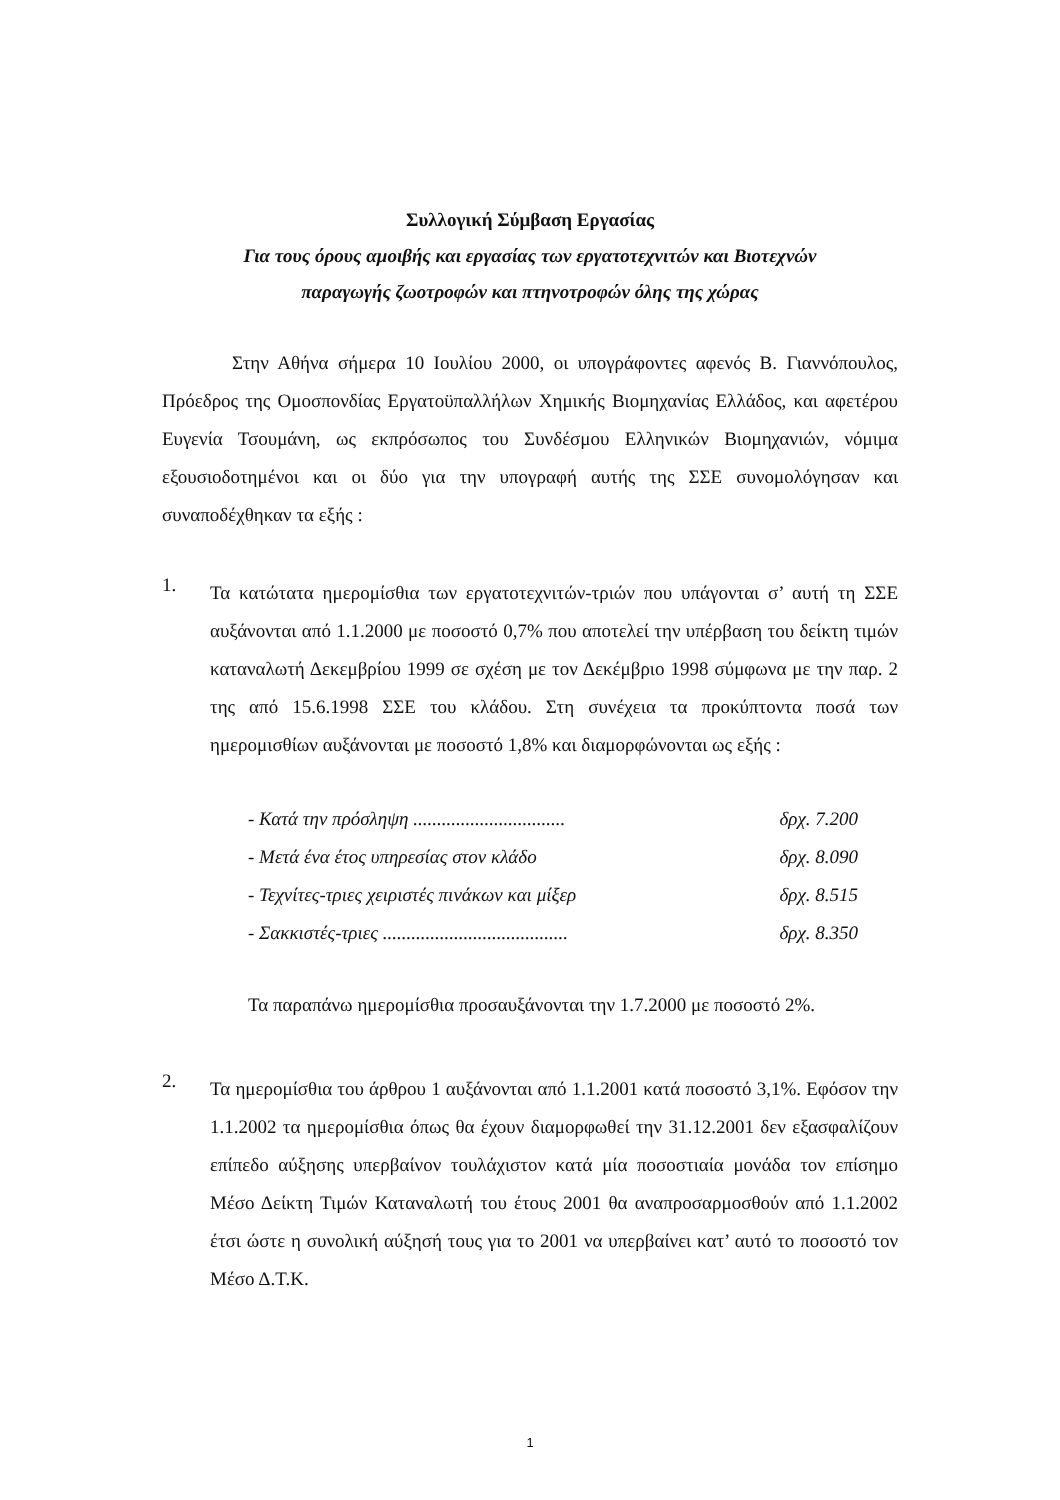Συλλογική Σύμβαση Εργασίας
Για τους όρους αμοιβής και εργασίας των εργατοτεχνιτών και Βιοτεχνών
παραγωγής ζωοτροφών και πτηνοτροφών όλης της χώρας
Στην Αθήνα σήμερα 10 Ιουλίου 2000, οι υπογράφοντες αφενός Β. Γιαννόπουλος, Πρόεδρος της Ομοσπονδίας Εργατοϋπαλλήλων Χημικής Βιομηχανίας Ελλάδος, και αφετέρου Ευγενία Τσουμάνη, ως εκπρόσωπος του Συνδέσμου Ελληνικών Βιομηχανιών, νόμιμα εξουσιοδοτημένοι και οι δύο για την υπογραφή αυτής της ΣΣΕ συνομολόγησαν και συναποδέχθηκαν τα εξής :
1.
Τα κατώτατα ημερομίσθια των εργατοτεχνιτών-τριών που υπάγονται σ’ αυτή τη ΣΣΕ αυξάνονται από 1.1.2000 με ποσοστό 0,7% που αποτελεί την υπέρβαση του δείκτη τιμών καταναλωτή Δεκεμβρίου 1999 σε σχέση με τον Δεκέμβριο 1998 σύμφωνα με την παρ. 2 της από 15.6.1998 ΣΣΕ του κλάδου. Στη συνέχεια τα προκύπτοντα ποσά των ημερομισθίων αυξάνονται με ποσοστό 1,8% και διαμορφώνονται ως εξής :
- Κατά την πρόσληψη ................................ δρχ. 7.200
- Μετά ένα έτος υπηρεσίας στον κλάδο δρχ. 8.090
- Τεχνίτες-τριες χειριστές πινάκων και μίξερ δρχ. 8.515
- Σακκιστές-τριες ....................................... δρχ. 8.350
Τα παραπάνω ημερομίσθια προσαυξάνονται την 1.7.2000 με ποσοστό 2%.
2.
Τα ημερομίσθια του άρθρου 1 αυξάνονται από 1.1.2001 κατά ποσοστό 3,1%. Εφόσον την 1.1.2002 τα ημερομίσθια όπως θα έχουν διαμορφωθεί την 31.12.2001 δεν εξασφαλίζουν επίπεδο αύξησης υπερβαίνον τουλάχιστον κατά μία ποσοστιαία μονάδα τον επίσημο Μέσο Δείκτη Τιμών Καταναλωτή του έτους 2001 θα αναπροσαρμοσθούν από 1.1.2002 έτσι ώστε η συνολική αύξησή τους για το 2001 να υπερβαίνει κατ’ αυτό το ποσοστό τον Μέσο Δ.Τ.Κ.
1